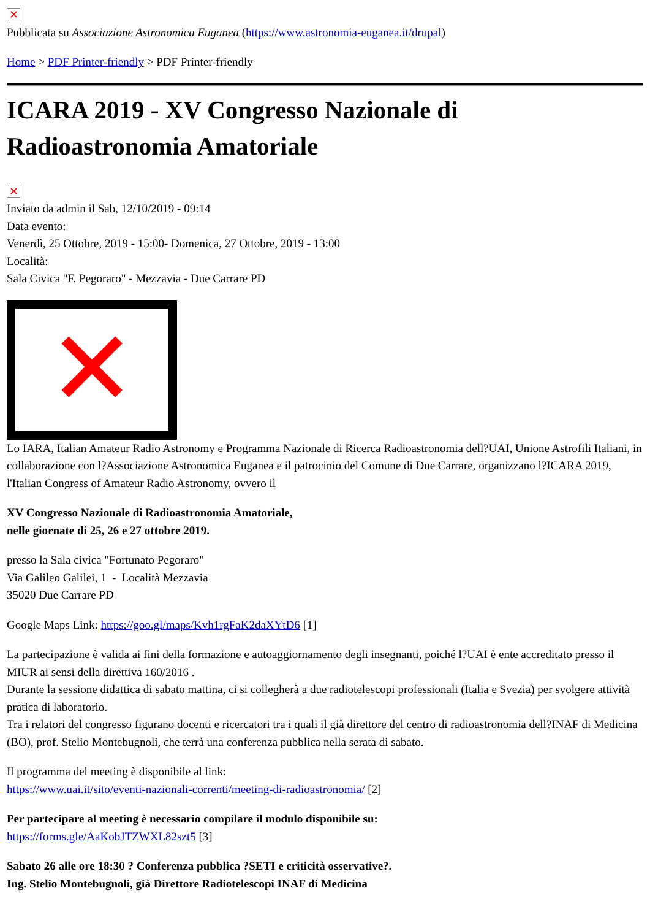✕
Pubblicata su Associazione Astronomica Euganea (https://www.astronomia-euganea.it/drupal)
Home > PDF Printer-friendly > PDF Printer-friendly
ICARA 2019 - XV Congresso Nazionale di Radioastronomia Amatoriale
✕
Inviato da admin il Sab, 12/10/2019 - 09:14
Data evento:
Venerdì, 25 Ottobre, 2019 - 15:00- Domenica, 27 Ottobre, 2019 - 13:00
Località:
Sala Civica "F. Pegoraro" - Mezzavia - Due Carrare PD
✕
Lo IARA, Italian Amateur Radio Astronomy e Programma Nazionale di Ricerca Radioastronomia dell?UAI, Unione Astrofili Italiani, in collaborazione con l?Associazione Astronomica Euganea e il patrocinio del Comune di Due Carrare, organizzano l?ICARA 2019, l'Italian Congress of Amateur Radio Astronomy, ovvero il
XV Congresso Nazionale di Radioastronomia Amatoriale,
nelle giornate di 25, 26 e 27 ottobre 2019.
presso la Sala civica "Fortunato Pegoraro"
Via Galileo Galilei, 1 - Località Mezzavia
35020 Due Carrare PD
Google Maps Link: https://goo.gl/maps/Kvh1rgFaK2daXYtD6 [1]
La partecipazione è valida ai fini della formazione e autoaggiornamento degli insegnanti, poiché l?UAI è ente accreditato presso il MIUR ai sensi della direttiva 160/2016 .
Durante la sessione didattica di sabato mattina, ci si collegherà a due radiotelescopi professionali (Italia e Svezia) per svolgere attività pratica di laboratorio.
Tra i relatori del congresso figurano docenti e ricercatori tra i quali il già direttore del centro di radioastronomia dell?INAF di Medicina (BO), prof. Stelio Montebugnoli, che terrà una conferenza pubblica nella serata di sabato.
Il programma del meeting è disponibile al link:
https://www.uai.it/sito/eventi-nazionali-correnti/meeting-di-radioastronomia/ [2]
Per partecipare al meeting è necessario compilare il modulo disponibile su:
https://forms.gle/AaKobJTZWXL82szt5 [3]
Sabato 26 alle ore 18:30 ? Conferenza pubblica ?SETI e criticità osservative?.
Ing. Stelio Montebugnoli, già Direttore Radiotelescopi INAF di Medicina